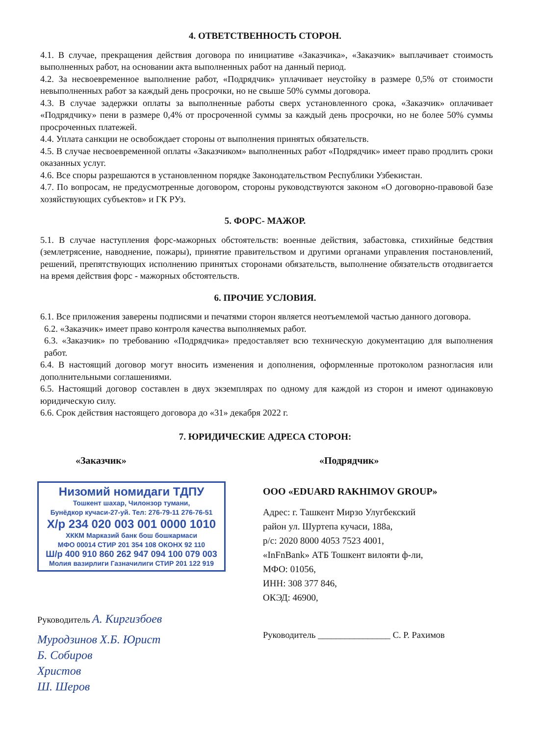4. ОТВЕТСТВЕННОСТЬ СТОРОН.
4.1. В случае, прекращения действия договора по инициативе «Заказчика», «Заказчик» выплачивает стоимость выполненных работ, на основании акта выполненных работ на данный период.
4.2. За несвоевременное выполнение работ, «Подрядчик» уплачивает неустойку в размере 0,5% от стоимости невыполненных работ за каждый день просрочки, но не свыше 50% суммы договора.
4.3. В случае задержки оплаты за выполненные работы сверх установленного срока, «Заказчик» оплачивает «Подрядчику» пени в размере 0,4% от просроченной суммы за каждый день просрочки, но не более 50% суммы просроченных платежей.
4.4. Уплата санкции не освобождает стороны от выполнения принятых обязательств.
4.5. В случае несвоевременной оплаты «Заказчиком» выполненных работ «Подрядчик» имеет право продлить сроки оказанных услуг.
4.6. Все споры разрешаются в установленном порядке Законодательством Республики Узбекистан.
4.7. По вопросам, не предусмотренные договором, стороны руководствуются законом «О договорно-правовой базе хозяйствующих субъектов» и ГК РУз.
5. ФОРС- МАЖОР.
5.1. В случае наступления форс-мажорных обстоятельств: военные действия, забастовка, стихийные бедствия (землетрясение, наводнение, пожары), принятие правительством и другими органами управления постановлений, решений, препятствующих исполнению принятых сторонами обязательств, выполнение обязательств отодвигается на время действия форс - мажорных обстоятельств.
6. ПРОЧИЕ УСЛОВИЯ.
6.1. Все приложения заверены подписями и печатями сторон является неотъемлемой частью данного договора.
6.2. «Заказчик» имеет право контроля качества выполняемых работ.
6.3. «Заказчик» по требованию «Подрядчика» предоставляет всю техническую документацию для выполнения работ.
6.4. В настоящий договор могут вносить изменения и дополнения, оформленные протоколом разногласия или дополнительными соглашениями.
6.5. Настоящий договор составлен в двух экземплярах по одному для каждой из сторон и имеют одинаковую юридическую силу.
6.6. Срок действия настоящего договора до «31» декабря 2022 г.
7. ЮРИДИЧЕСКИЕ АДРЕСА СТОРОН:
«Заказчик»
Низомий номидаги ТДПУ
Тошкент шахар, Чилонзор тумани,
Бунёдкор кучаси-27-уй. Тел: 276-79-11 276-76-51
Х/р 234 020 003 001 0000 1010
ХККМ Марказий банк бош бошкармаси
МФО 00014 СТИР 201 354 108 ОКОНХ 92 110
Ш/р 400 910 860 262 947 094 100 079 003
Молия вазирлиги Газначилиги СТИР 201 122 919
Руководитель А. Киргизбоев
Муродзинов Х.Б. Юрист
Б. Собиров
Христов
Ш. Шеров
«Подрядчик»
ООО «EDUARD RAKHIMOV GROUP»
Адрес: г. Ташкент Мирзо Улугбекский
район ул. Шуртепа кучаси, 188а,
р/с: 2020 8000 4053 7523 4001,
«InFnBank» АТБ Тошкент вилояти ф-ли,
МФО: 01056,
ИНН: 308 377 846,
ОКЭД: 46900,
Руководитель ________________ С. Р. Рахимов